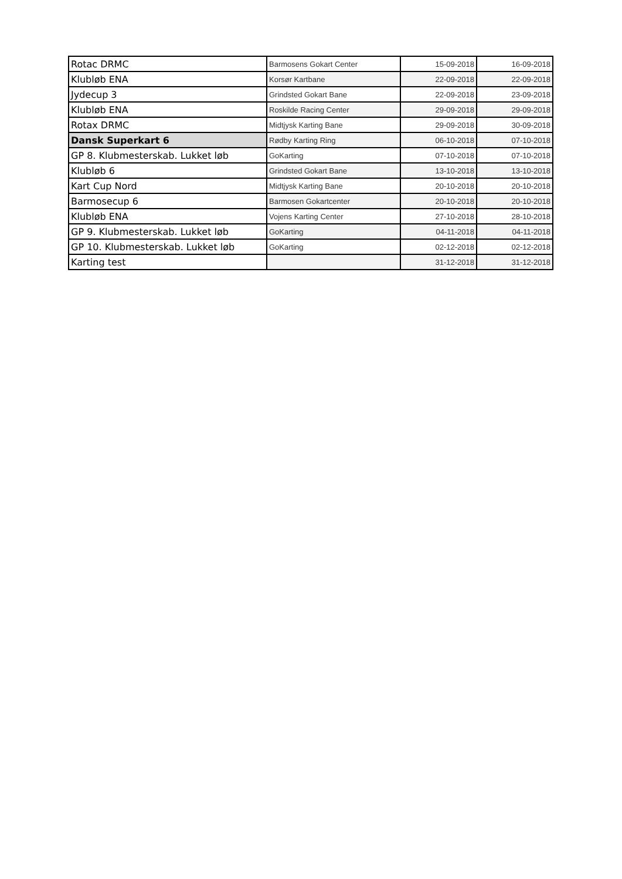| Rotac DRMC | Barmosens Gokart Center | 15-09-2018 | 16-09-2018 |
| Klubløb ENA | Korsør Kartbane | 22-09-2018 | 22-09-2018 |
| Jydecup 3 | Grindsted Gokart Bane | 22-09-2018 | 23-09-2018 |
| Klubløb ENA | Roskilde Racing Center | 29-09-2018 | 29-09-2018 |
| Rotax DRMC | Midtjysk Karting Bane | 29-09-2018 | 30-09-2018 |
| Dansk Superkart 6 | Rødby Karting Ring | 06-10-2018 | 07-10-2018 |
| GP 8. Klubmesterskab. Lukket løb | GoKarting | 07-10-2018 | 07-10-2018 |
| Klubløb 6 | Grindsted Gokart Bane | 13-10-2018 | 13-10-2018 |
| Kart Cup Nord | Midtjysk Karting Bane | 20-10-2018 | 20-10-2018 |
| Barmosecup 6 | Barmosen Gokartcenter | 20-10-2018 | 20-10-2018 |
| Klubløb ENA | Vojens Karting Center | 27-10-2018 | 28-10-2018 |
| GP 9. Klubmesterskab. Lukket løb | GoKarting | 04-11-2018 | 04-11-2018 |
| GP 10. Klubmesterskab. Lukket løb | GoKarting | 02-12-2018 | 02-12-2018 |
| Karting test | | 31-12-2018 | 31-12-2018 |